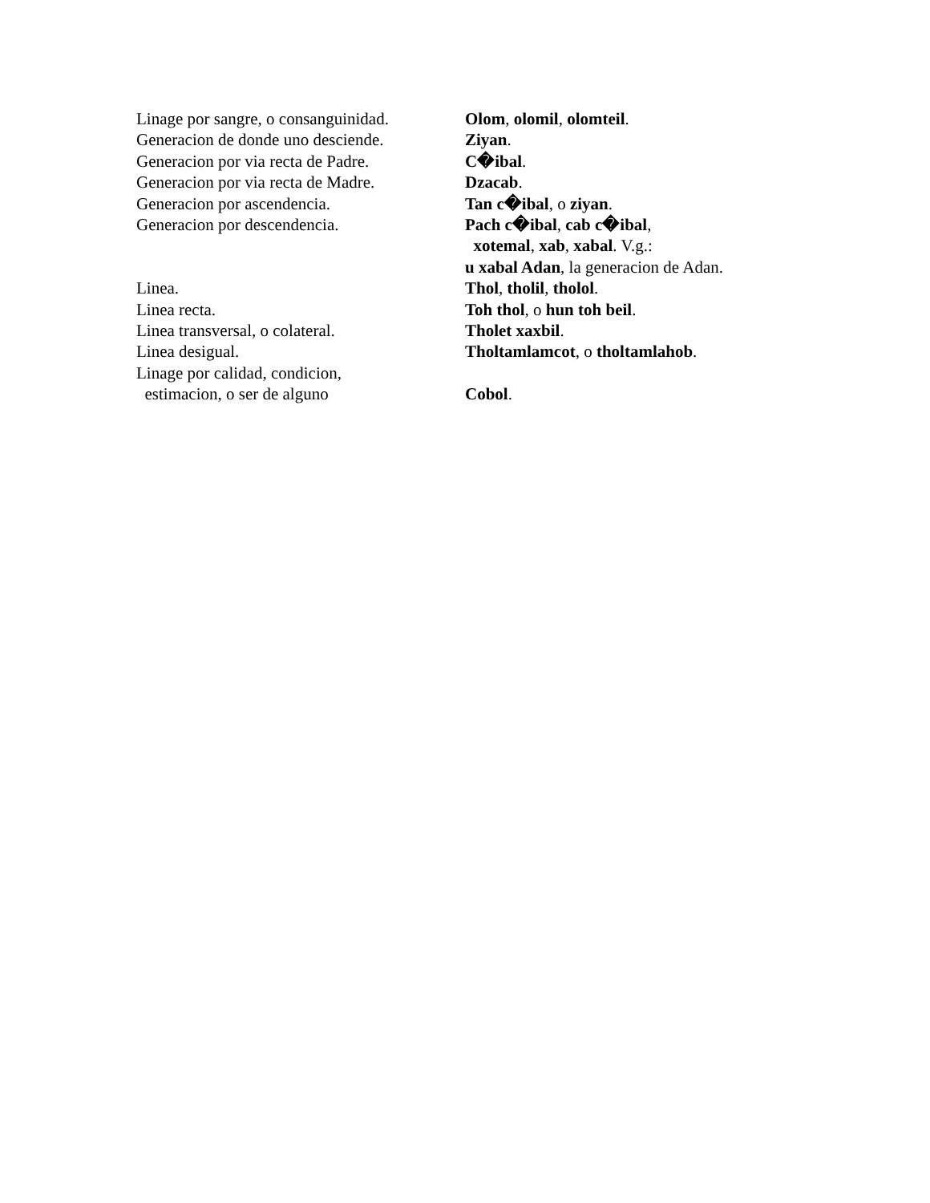| Linage por sangre, o consanguinidad. | Olom , olomil , olomteil . |
| Generacion de donde uno desciende. | Ziyan . |
| Generacion por via recta de Padre. | C�ibal . |
| Generacion por via recta de Madre. | Dzacab . |
| Generacion por ascendencia. | Tan c�ibal , o ziyan . |
| Generacion por descendencia. | Pach c�ibal , cab c�ibal , xotemal , xab , xabal . V.g.: u xabal Adan , la generacion de Adan. |
| Linea. | Thol , tholil , tholol . |
| Linea recta. | Toh thol , o hun toh beil . |
| Linea transversal, o colateral. | Tholet xaxbil . |
| Linea desigual. | Tholtamlamcot , o tholtamlahob . |
| Linage por calidad, condicion, estimacion, o ser de alguno | Cobol . |